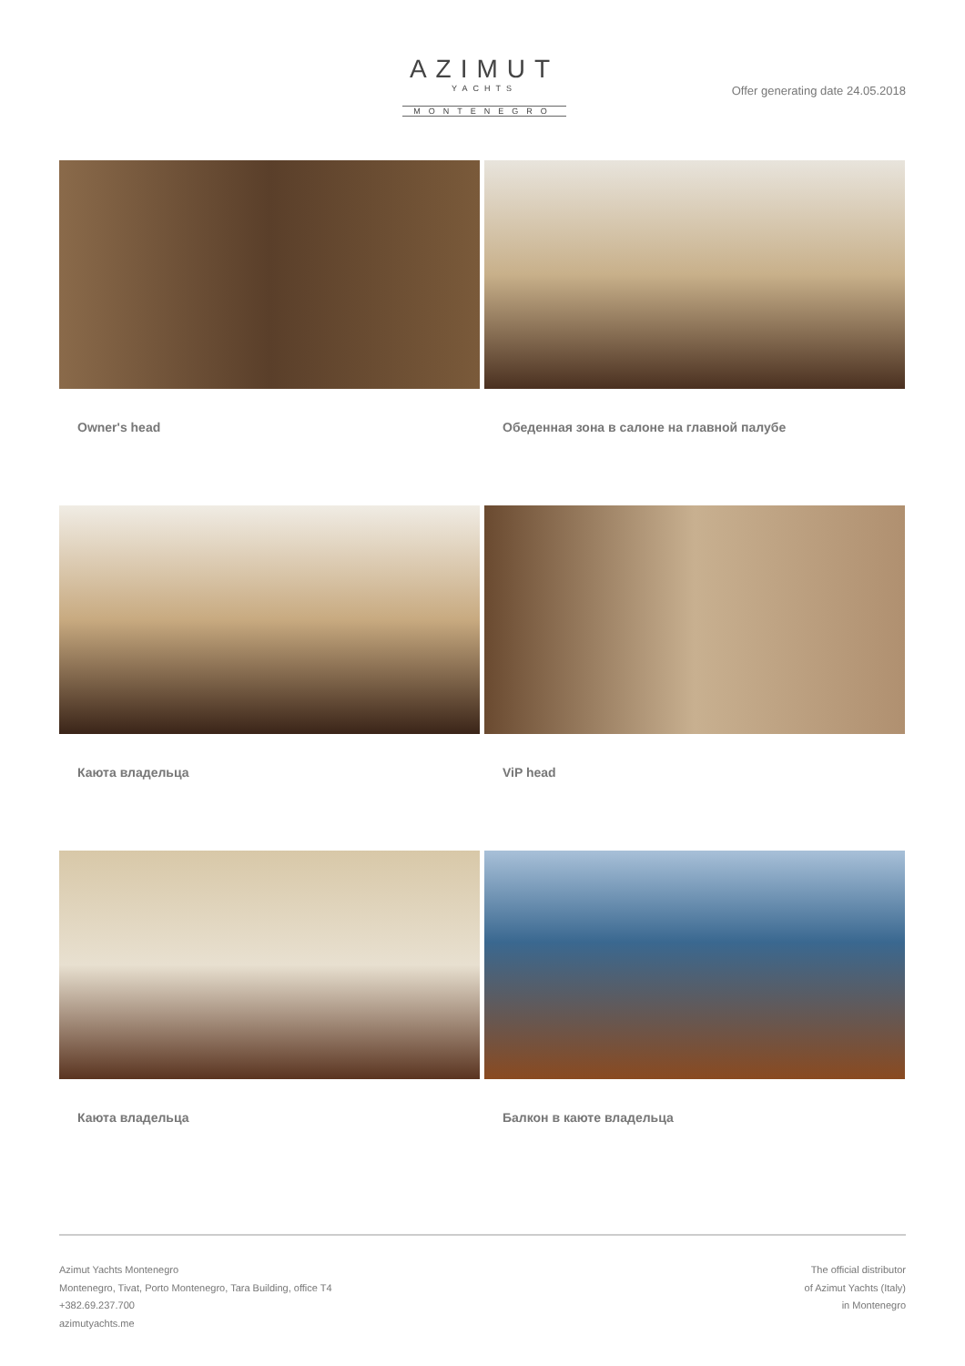AZIMUT
YACHTS
MONTENEGRO
Offer generating date 24.05.2018
Owner's head
Обеденная зона в салоне на главной палубе
Каюта владельца
ViP head
Каюта владельца
Балкон в каюте владельца
Azimut Yachts Montenegro
Montenegro, Tivat, Porto Montenegro, Tara Building, office T4
+382.69.237.700
azimutyachts.me
The official distributor
of Azimut Yachts (Italy)
in Montenegro